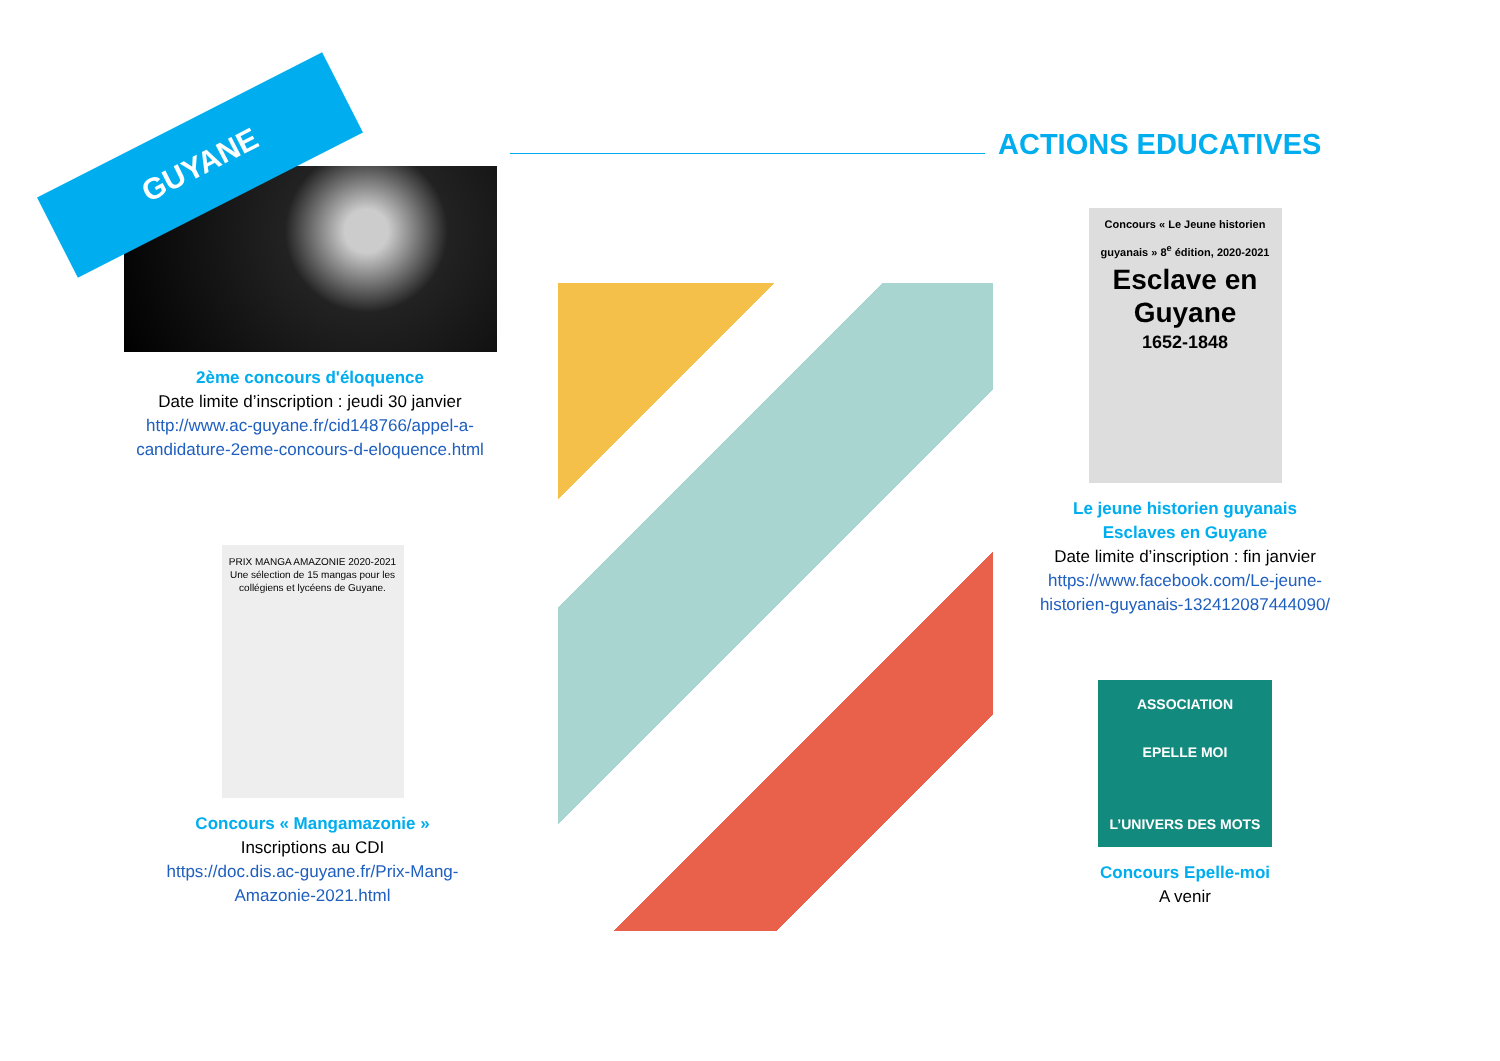ACTIONS EDUCATIVES
2ème concours d'éloquence
Date limite d’inscription : jeudi 30 janvier
http://www.ac-guyane.fr/cid148766/appel-a-candidature-2eme-concours-d-eloquence.html
GUYANE
PRIX MANGA AMAZONIE 2020-2021
Une sélection de 15 mangas pour les collégiens et lycéens de Guyane.
Concours « Mangamazonie »
Inscriptions au CDI
https://doc.dis.ac-guyane.fr/Prix-Mang-Amazonie-2021.html
Concours « Le Jeune historien guyanais » 8<sup>e</sup> édition, 2020-2021
Esclave en Guyane
1652-1848
Le jeune historien guyanais
Esclaves en Guyane
Date limite d’inscription : fin janvier
https://www.facebook.com/Le-jeune-historien-guyanais-132412087444090/
ASSOCIATION
EPELLE MOI
L’UNIVERS DES MOTS
Concours Epelle-moi
A venir